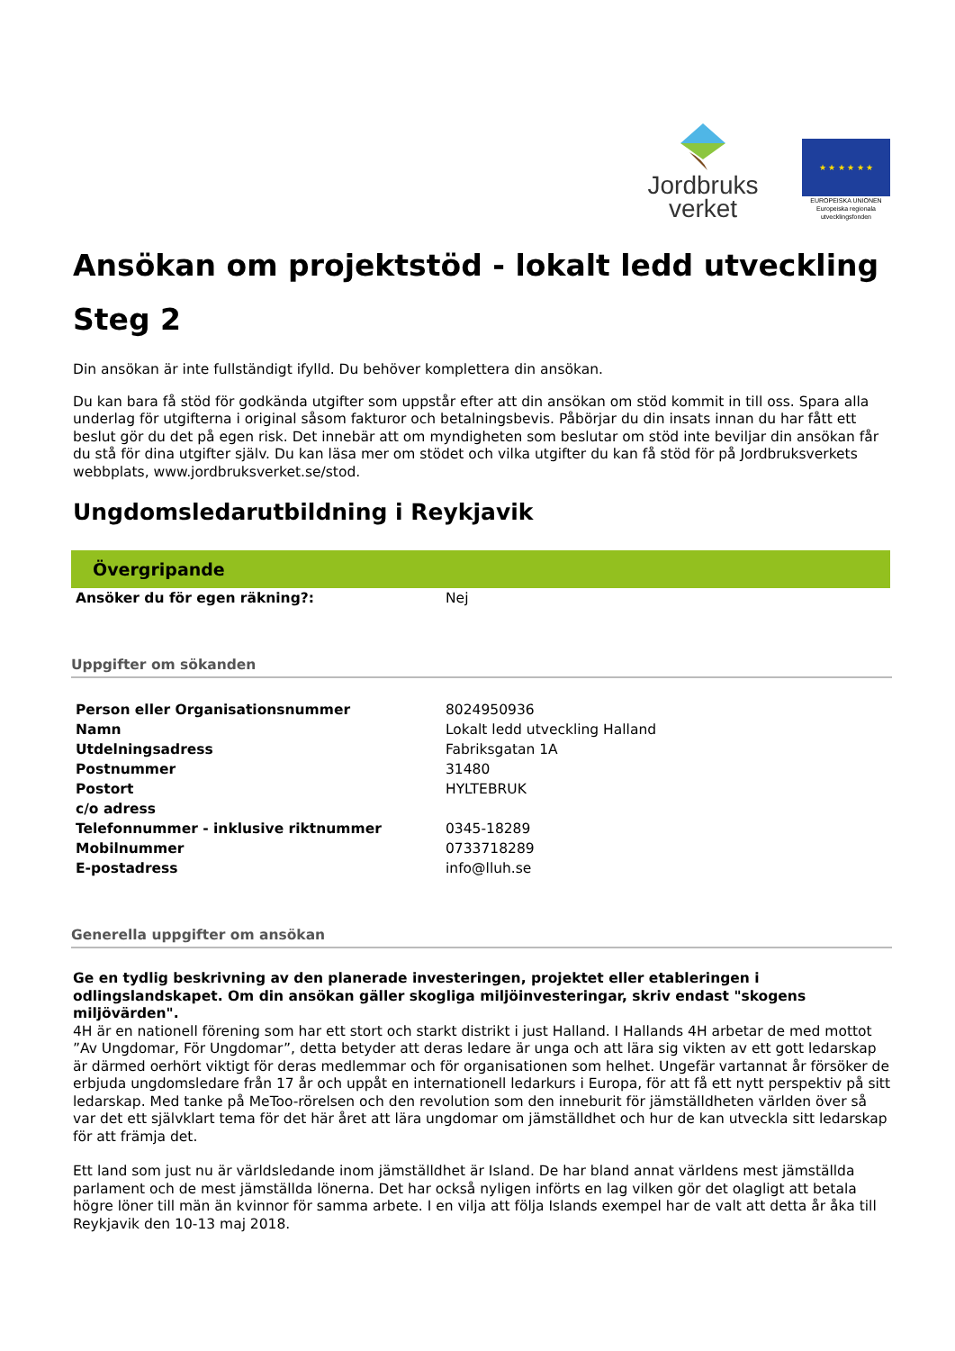Jordbruks
verket
★ ★ ★ ★ ★ ★
EUROPEISKA UNIONEN
Europeiska regionala utvecklingsfonden
Ansökan om projektstöd - lokalt ledd utveckling
Steg 2
Din ansökan är inte fullständigt ifylld. Du behöver komplettera din ansökan.
Du kan bara få stöd för godkända utgifter som uppstår efter att din ansökan om stöd kommit in till oss. Spara alla underlag för utgifterna i original såsom fakturor och betalningsbevis. Påbörjar du din insats innan du har fått ett beslut gör du det på egen risk. Det innebär att om myndigheten som beslutar om stöd inte beviljar din ansökan får du stå för dina utgifter själv. Du kan läsa mer om stödet och vilka utgifter du kan få stöd för på Jordbruksverkets webbplats, www.jordbruksverket.se/stod.
Ungdomsledarutbildning i Reykjavik
Övergripande
| Ansöker du för egen räkning?: | Nej |
Uppgifter om sökanden
| Person eller Organisationsnummer | 8024950936 |
| Namn | Lokalt ledd utveckling Halland |
| Utdelningsadress | Fabriksgatan 1A |
| Postnummer | 31480 |
| Postort | HYLTEBRUK |
| c/o adress | |
| Telefonnummer - inklusive riktnummer | 0345-18289 |
| Mobilnummer | 0733718289 |
| E-postadress | info@lluh.se |
Generella uppgifter om ansökan
Ge en tydlig beskrivning av den planerade investeringen, projektet eller etableringen i odlingslandskapet. Om din ansökan gäller skogliga miljöinvesteringar, skriv endast "skogens miljövärden".
4H är en nationell förening som har ett stort och starkt distrikt i just Halland. I Hallands 4H arbetar de med mottot ”Av Ungdomar, För Ungdomar”, detta betyder att deras ledare är unga och att lära sig vikten av ett gott ledarskap är därmed oerhört viktigt för deras medlemmar och för organisationen som helhet. Ungefär vartannat år försöker de erbjuda ungdomsledare från 17 år och uppåt en internationell ledarkurs i Europa, för att få ett nytt perspektiv på sitt ledarskap. Med tanke på MeToo-rörelsen och den revolution som den inneburit för jämställdheten världen över så var det ett självklart tema för det här året att lära ungdomar om jämställdhet och hur de kan utveckla sitt ledarskap för att främja det.
Ett land som just nu är världsledande inom jämställdhet är Island. De har bland annat världens mest jämställda parlament och de mest jämställda lönerna. Det har också nyligen införts en lag vilken gör det olagligt att betala högre löner till män än kvinnor för samma arbete. I en vilja att följa Islands exempel har de valt att detta år åka till Reykjavik den 10-13 maj 2018.